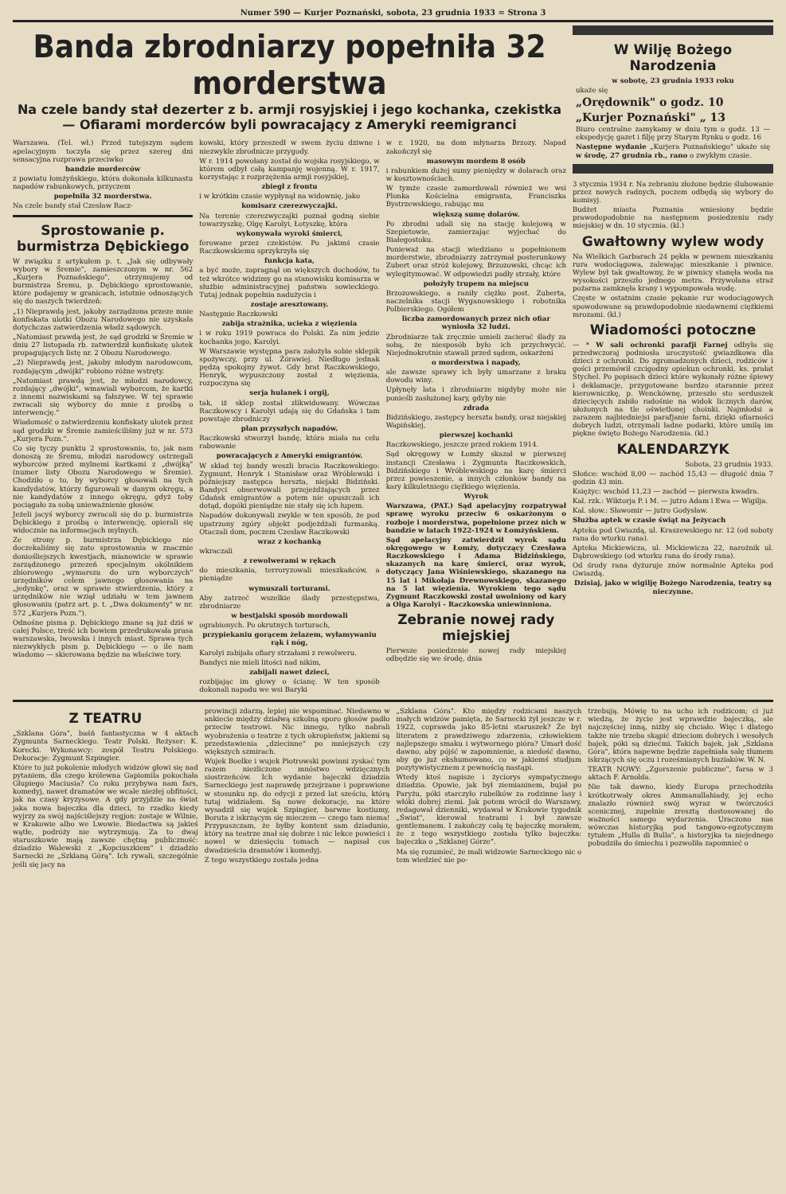Numer 590 — Kurjer Poznański, sobota, 23 grudnia 1933 = Strona 3
Banda zbrodniarzy popełniła 32 morderstwa
Na czele bandy stał dezerter z b. armji rosyjskiej i jego kochanka, czekistka — Ofiarami morderców byli powracający z Ameryki reemigranci
Warszawa. (Tel. wł.) Przed tutejszym sądem apelacyjnym toczyła się przez szereg dni sensacyjna rozprawa przeciwko
bandzie morderców
z powiatu łomżyńskiego, która dokonała kilkunastu napadów rabunkowych, przyczem
popełniła 32 morderstwa.
Na czele bandy stał Czesław Racz-
Sprostowanie p. burmistrza Dębickiego
W związku z artykułem p. t. „Jak się odbywały wybory w Śremie", zamieszczonym w nr. 562 „Kurjera Poznańskiego", otrzymujemy od burmistrza Śremu, p. Dębickiego sprostowanie, które podajemy w granicach, istotnie odnoszących się do naszych twierdzeń:
„1) Nieprawdą jest, jakoby zarządzona przeze mnie konfiskata ulotki Obozu Narodowego nie uzyskała dotychczas zatwierdzenia władz sądowych.
„Natomiast prawdą jest, że sąd grodzki w Śremie w dniu 27 listopada rb. zatwierdził konfiskatę ulotek propagujących listę nr. 2 Obozu Narodowego.
„2) Nieprawdą jest, jakoby młodym narodowcom, rozdającym „dwójki" robiono różne wstręty.
„Natomiast prawdą jest, że młodzi narodowcy, rozdający „dwójki", wmawiali wyborcom, że kartki z innemi nazwiskami są fałszywe. W tej sprawie zwracali się wyborcy do mnie z prośbą o interwencję."
Wiadomość o zatwierdzeniu konfiskaty ulotek przez sąd grodzki w Śremie zamieściliśmy już w nr. 573 „Kurjera Pozn.".
Co się tyczy punktu 2 sprostowania, to, jak nam donoszą ze Śremu, młodzi narodowcy ostrzegali wyborców przed mylnemi kartkami z „dwójką" (numer listy Obozu Narodowego w Śremie). Chodziło o to, by wyborcy głosowali na tych kandydatów, którzy figurowali w danym okręgu, a nie kandydatów z innego okręgu, gdyż toby pociągało za sobą unieważnienie głosów.
Jeżeli jacyś wyborcy zwracali się do p. burmistrza Dębickiego z prośbą o interwencję, opierali się widocznie na informacjach mylnych.
Ze strony p. burmistrza Dębickiego nie doczekaliśmy się zato sprostowania w znacznie doniośliejszych kwestjach, mianowicie w sprawie zarządzonego przezeń specjalnym okólnikiem zbiorowego „wymarszu do urn wyborczych" urzędników celem jawnego głosowania na „jedynkę", oraz w sprawie stwierdzenia, który z urzędników nie wziął udziału w tem jawnem głosowaniu (patrz art. p. t. „Dwa dokumenty" w nr. 572 „Kurjera Pozn.").
Odnośne pisma p. Dębickiego znane są już dziś w całej Polsce, treść ich bowiem przedrukowała prasa warszawska, lwowska i innych miast. Sprawa tych niezwykłych pism p. Dębickiego — o ile nam wiadomo — skierowana będzie na właściwe tory.
kowski, który przeszedł w swem życiu dziwne i niezwykle zbrodnicze przygody.
W r. 1914 powołany został do wojska rosyjskiego, w którem odbył całą kampanję wojenną. W r. 1917, korzystając z rozprzężenia armji rosyjskiej,
zbiegł z frontu
i w krótkim czasie wypłynął na widownię, jako
komisarz czerezwyczajki.
Na terenie czerezwyczajki poznał godną siebie towarzyszkę, Olgę Karolyi, Łotyszkę, która
wykonywała wyroki śmierci,
ferowane przez czekistów. Po jakimś czasie Raczkowskiemu sprzykrzyła się
funkcja kata,
a być może, zapragnął on większych dochodów, to też wkrótce widzimy go na stanowisku komisarza w służbie administracyjnej państwa sowieckiego. Tutaj jednak popełnia nadużycia i
zostaje aresztowany.
Następnie Raczkowski
zabija strażnika, ucieka z więzienia
i w roku 1919 powraca do Polski. Za nim jedzie kochanka jego, Karolyi.
W Warszawie występna para założyła sobie sklepik spożywczy, przy ul. Żórawiej. Niedługo jednak pędzą spokojny żywot. Gdy brat Raczkowskiego, Henryk, wypuszczony został z więzienia, rozpoczyna się
serja hulanek i orgij,
tak, iż sklep został zlikwidowany. Wówczas Raczkowscy i Karolyi udają się do Gdańska i tam powstaje zbrodniczy
plan przyszłych napadów.
Raczkowski stworzył bandę, która miała na celu rabowanie
powracających z Ameryki emigrantów.
W skład tej bandy weszli bracia Raczkowskiego: Zygmunt, Henryk i Stanisław oraz Wróblewski i późniejszy zastępca herszta, niejaki Bidziński. Bandyci obserwowali przejeżdżających przez Gdańsk emigrantów a potem nie opuszczali ich dotąd, dopóki pieniądze nie stały się ich łupem.
Napadów dokonywali zwykle w ten sposób, że pod upatrzony zgóry objekt podjeżdżali furmanką. Otaczali dom, poczem Czesław Raczkowski
wraz z kochanką
wkraczali
z rewolwerami w rękach
do mieszkania, terroryzowali mieszkańców, a pieniądze
wymuszali torturami.
Aby zatrzeć wszelkie ślady przestępstwa, zbrodniarze
w bestjalski sposób mordowali
ograbionych. Po okrutnych torturach,
przypiekaniu gorącem żelazem, wyłamywaniu rąk i nóg,
Karolyi zabijała ofiary strzałami z rewolweru.
Bandyci nie mieli litości nad nikim,
zabijali nawet dzieci,
rozbijając im głowy o ścianę. W ten sposób dokonali napadu we wsi Baryki
w r. 1920, na dom młynarza Brzozy. Napad zakończył się
masowym mordem 8 osób
i rabunkiem dużej sumy pieniędzy w dolarach oraz w kosztownościach.
W tymże czasie zamordowali również we wsi Plonka Kościelna emigranta, Franciszka Bystrzewskiego, rabując mu
większą sumę dolarów.
Po zbrodni udali się na stację kolejową w Szepietowie, zamierzając wyjechać do Białegostoku.
Ponieważ na stacji wiedziano o popełnionem morderstwie, zbrodniarzy zatrzymał posterunkowy Zubert oraz stróż kolejowy, Brzozowski, chcąc ich wylegitymować. W odpowiedzi padły strzały, które
położyły trupem na miejscu
Brzozowskiego, a raniły ciężko post. Zuberta, naczelnika stacji Wyganowskiego i robotnika Polbierskiego. Ogółem
liczba zamordowanych przez nich ofiar wyniosła 32 ludzi.
Zbrodniarze tak zręcznie umieli zacierać ślady za sobą, że niesposób było ich przychwycić. Niejednokrotnie stawali przed sądem, oskarżeni
o morderstwa i napady,
ale zawsze sprawy ich były umarzane z braku dowodu winy.
Upłynęły lata i zbrodniarze nigdyby może nie ponieśli zasłużonej kary, gdyby nie
zdrada
Bidzińskiego, zastępcy herszta bandy, oraz niejakiej Wapińskiej,
pierwszej kochanki
Raczkowskiego, jeszcze przed rokiem 1914.
Sąd okręgowy w Łomży skazał w pierwszej instancji Czesława i Zygmunta Raczkowskich, Bidzińskiego i Wróblewskiego na karę śmierci przez powieszenie, a innych członków bandy na kary kilkuletniego ciężkiego więzienia.
Wyrok
Warszawa, (PAT.) Sąd apelacyjny rozpatrywał sprawę wyroku przeciw 6 oskarżonym o rozboje i morderstwa, popełnione przez nich w bandzie w latach 1922-1924 w Łomżyńskiem.
Sąd apelacyjny zatwierdził wyrok sądu okręgowego w Łomży, dotyczący Czesława Raczkowskiego i Adama Bidzińskiego, skazanych na karę śmierci, oraz wyrok, dotyczący Jana Wiśniewskiego, skazanego na 15 lat i Mikołaja Drewnowskiego, skazanego na 5 lat więzienia. Wyrokiem tego sądu Zygmunt Raczkowski został uwolniony od kary a Olga Karolyi - Raczkowska uniewinniona.
Zebranie nowej rady miejskiej
Pierwsze posiedzenie nowej rady miejskiej odbędzie się we środę, dnia
W Wilję Bożego Narodzenia
w sobotę, 23 grudnia 1933 roku
ukaże się
„Orędownik" o godz. 10
„Kurjer Poznański" „ 13
Biuro centralne zamykamy w dniu tym o godz. 13 — ekspedycję gazet i filję przy Starym Rynku o godz. 16
Następne wydanie „Kurjera Poznańskiego" ukaże się w środę, 27 grudnia rb., rano o zwykłym czasie.
3 stycznia 1934 r. Na zebraniu złożone będzie ślubowanie przez nowych radnych, poczem odbędą się wybory do komisyj.
Budżet miasta Poznania wniesiony będzie prawodopodobnie na następnem posiedzeniu rady miejskiej w dn. 10 stycznia. (kl.)
Gwałtowny wylew wody
Na Wielkich Garbarach 24 pękła w pewnem mieszkaniu rura wodociągowa, zalewając mieszkanie i piwnice. Wylew był tak gwałtowny, że w piwnicy stanęła woda na wysokości przeszło jednego metra. Przywołana straż pożarna zamknęła krany i wypompowała wodę.
Częste w ostatnim czasie pękanie rur wodociągowych spowodowane są prawdopodobnie niedawnemi ciężkiemi mrozami. (kl.)
Wiadomości potoczne
— * W sali ochronki parafji Farnej odbyła się przedwczoraj podniosła uroczystość gwiazdkowa dla dzieci z ochronki. Do zgromadzonych dzieci, rodziców i gości przemówił czcigodny opiekun ochronki, ks. prałat Stychel. Po popisach dzieci które wykonały różne śpiewy i deklamacje, przygotowane bardzo starannie przez kierowniczkę, p. Wenckównę, przeszło sto serduszek dziecięcych zabiło radośnie na widok licznych darów, ułożonych na tle oświetlonej choinki. Najmłodsi a zarazem najbiedniejsi parafjanie farni, dzięki ofiarności dobrych ludzi, otrzymali ładne podarki, które umilą im piękne święto Bożego Narodzenia. (kl.)
KALENDARZYK
Sobota, 23 grudnia 1933.
Słońce: wschód 8,00 — zachód 15,43 — długość dnia 7 godzin 43 min.
Księżyc: wschód 11,23 — zachód — pierwsza kwadra.
Kal. rzk.: Wiktorja P. i M. — jutro Adam i Ewa — Wigilja.
Kal. słow.: Sławomir — jutro Godysław.
Służba aptek w czasie świąt na Jeżycach
Apteka pod Gwiazdą, ul. Kraszewskiego nr. 12 (od soboty rana do wtorku rana).
Apteka Mickiewicza, ul. Mickiewicza 22, narożnik ul. Dąbrowskiego (od wtorku rana do środy rana).
Od środy rana dyżuruje znów normalnie Apteka pod Gwiazdą.
Dzisiaj, jako w wigilję Bożego Narodzenia, teatry są nieczynne.
Z TEATRU
„Szklana Góra", baśń fantastyczna w 4 aktach Zygmunta Sarneckiego. Teatr Polski. Reżyser: K. Korecki. Wykonawcy: zespół Teatru Polskiego. Dekoracje: Zygmunt Szpingier.
Które to już pokolenie młodych widzów głowi się nad pytaniem, dla czego królewna Gapiomila pokochała Głupiego Maciusia? Co roku przybywa nam fars, komedyj, nawet dramatów we wcale niezłej obfitości, jak na czasy kryzysowe. A gdy przyjdzie na świat jaka nowa bajeczka dla dzieci, to rzadko kiedy wyjrzy za swój najściślejszy regjon: zostaje w Wilnie, w Krakowie albo we Lwowie. Biedactwa są jakieś wątłe, podróży nie wytrzymują. Za to dwaj staruszkowie mają zawsze chętną publiczność: dziadzio Walewski z „Kopciuszkiem" i dziadzio Sarnecki ze „Szklaną Górą". Ich rywali, szczególnie jeśli się jacy na
prowincji zdarzą, lepiej nie wspominać. Niedawno w ankiecie między działwą szkolną sporo głosów padło przeciw teatrowi. Nic innego, tylko nabrali wyobrażenia o teatrze z tych okropieństw, jakiemi są przedstawienia „dziecinne" po mniejszych czy większych szmirach.
Wujek Boelke i wujek Piotrowski powinni zyskać tym razem niezliczone mnóstwo wdzięcznych siostrzeńców. Ich wydanie bajeczki dziadzia Sarneckiego jest naprawdę przejrzane i poprawione w stosunku np. do edycji z przed lat sześciu, którą tutaj widzia­łem. Są nowe dekoracje, na które wysadził się wujek Szpingier, barwne kostiumy, Boruta z iskrzącym się mieczem — czego tam niema! Przypuszczam, że byłby kontent sam dziadunio, który na teatrze znał się dobrze i nic lekce powieści i nowel w dziesięciu tomach — napisał cos dwadzieścia dramatów i komedyj.
Z tego wszystkiego została jedna
„Szklana Góra". Kto między rodzicami naszych małych widzów pamięta, że Sarnecki żył jeszcze w r. 1922, coprawda jako 85-letni staruszek? Że był literatem z prawdziwego zdarzenia, człowiekiem najlepszego smaku i wytwornego pióra? Umarł dość dawno, aby pójść w zapomnienie, a niedość dawno, aby go już ekshumowano, co w jakiemś studjum pozytywistycznem z pewnością nastąpi.
Wtedy ktoś napisze i życiorys sympatycznego dziadzia. Opowie, jak był ziemianinem, bujał po Paryżu, póki starczyło rubelków za rodzinne lasy i włóki dobrej ziemi. Jak potem wrócił do Warszawy, redagował dzienniki, wydawał w Krakowie tygodnik „Świat", kierował teatrami i był zawsze gentlemanem. I zakończy całą tę bajeczkę morałem, że z tego wszystkiego została tylko bajeczka: bajeczka o „Szklanej Górze".
Ma się rozumieć, że mali widzowie Sarneckiego nic o tem wiedzieć nie po-
trzebują. Mówię to na ucho ich rodzicom; ci już wiedzą, że życie jest wprawdzie bajeczką, ale najczęściej inną, niżby się chciało. Więc i dlatego także nie trzeba skąpić dzieciom dobrych i wesołych bajek, póki są dziećmi. Takich bajek, jak „Szklana Góra", która napewne będzie zapełniała salę tłumem iskrzących się oczu i roześmianych buziaków. W. N.
TEATR NOWY: „Zgorszenie publiczne", farsa w 3 aktach F. Arnolda.
Nie tak dawno, kiedy Europa przechodziła krótkotrwały okres Ammanullahiady, jej echo znalazło również swój wyraz w twórczości scenicznej, zupełnie zresztą dostosowanej do ważności samego wydarzenia. Uraczono nas wówczas historyjką pod tangowo-egzotycznym tytułem „Hulla di Bulla", a historyjka ta niejednego pobudziła do śmiechu i pozwoliła zapomnieć o